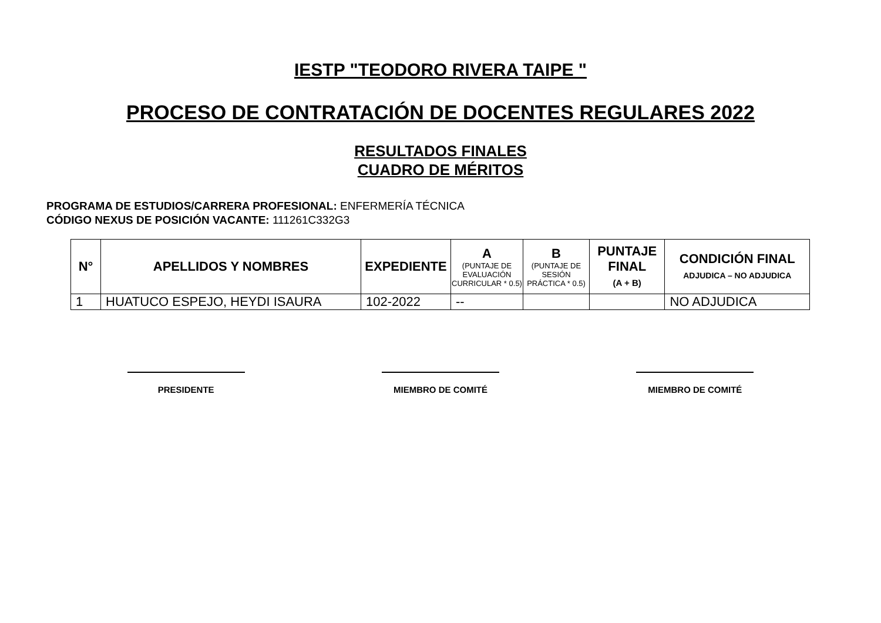IESTP "TEODORO RIVERA TAIPE "
PROCESO DE CONTRATACIÓN DE DOCENTES REGULARES 2022
RESULTADOS FINALES
CUADRO DE MÉRITOS
PROGRAMA DE ESTUDIOS/CARRERA PROFESIONAL: ENFERMERÍA TÉCNICA
CÓDIGO NEXUS DE POSICIÓN VACANTE: 111261C332G3
| N° | APELLIDOS Y NOMBRES | EXPEDIENTE | A (PUNTAJE DE EVALUACIÓN CURRICULAR * 0.5) | B (PUNTAJE DE SESIÓN PRÁCTICA * 0.5) | PUNTAJE FINAL (A + B) | CONDICIÓN FINAL ADJUDICA – NO ADJUDICA |
| --- | --- | --- | --- | --- | --- | --- |
| 1 | HUATUCO ESPEJO, HEYDI ISAURA | 102-2022 | -- | | | NO ADJUDICA |
PRESIDENTE MIEMBRO DE COMITÉ MIEMBRO DE COMITÉ